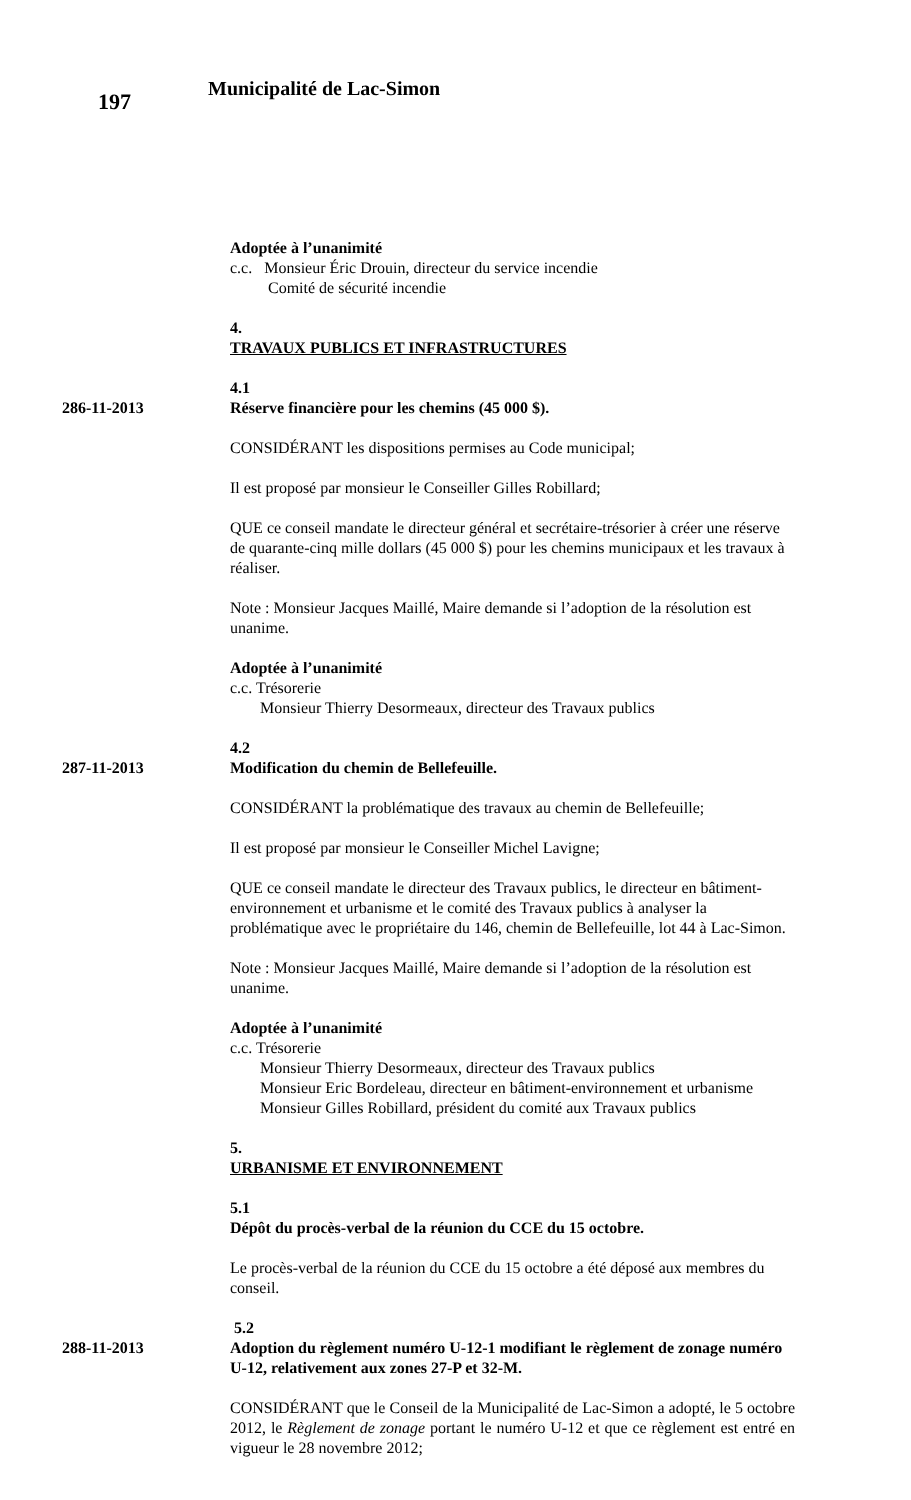197
Municipalité de Lac-Simon
Adoptée à l’unanimité
c.c. Monsieur Éric Drouin, directeur du service incendie
Comité de sécurité incendie
4.
TRAVAUX PUBLICS ET INFRASTRUCTURES
286-11-2013 4.1
Réserve financière pour les chemins (45 000 $).
CONSIDÉRANT les dispositions permises au Code municipal;
Il est proposé par monsieur le Conseiller Gilles Robillard;
QUE ce conseil mandate le directeur général et secrétaire-trésorier à créer une réserve de quarante-cinq mille dollars (45 000 $) pour les chemins municipaux et les travaux à réaliser.
Note : Monsieur Jacques Maillé, Maire demande si l’adoption de la résolution est unanime.
Adoptée à l’unanimité
c.c. Trésorerie
Monsieur Thierry Desormeaux, directeur des Travaux publics
287-11-2013 4.2
Modification du chemin de Bellefeuille.
CONSIDÉRANT la problématique des travaux au chemin de Bellefeuille;
Il est proposé par monsieur le Conseiller Michel Lavigne;
QUE ce conseil mandate le directeur des Travaux publics, le directeur en bâtiment-environnement et urbanisme et le comité des Travaux publics à analyser la problématique avec le propriétaire du 146, chemin de Bellefeuille, lot 44 à Lac-Simon.
Note : Monsieur Jacques Maillé, Maire demande si l’adoption de la résolution est unanime.
Adoptée à l’unanimité
c.c. Trésorerie
Monsieur Thierry Desormeaux, directeur des Travaux publics
Monsieur Eric Bordeleau, directeur en bâtiment-environnement et urbanisme
Monsieur Gilles Robillard, président du comité aux Travaux publics
5.
URBANISME ET ENVIRONNEMENT
5.1
Dépôt du procès-verbal de la réunion du CCE du 15 octobre.
Le procès-verbal de la réunion du CCE du 15 octobre a été déposé aux membres du conseil.
288-11-2013 5.2
Adoption du règlement numéro U-12-1 modifiant le règlement de zonage numéro U-12, relativement aux zones 27-P et 32-M.
CONSIDÉRANT que le Conseil de la Municipalité de Lac-Simon a adopté, le 5 octobre 2012, le Règlement de zonage portant le numéro U-12 et que ce règlement est entré en vigueur le 28 novembre 2012;